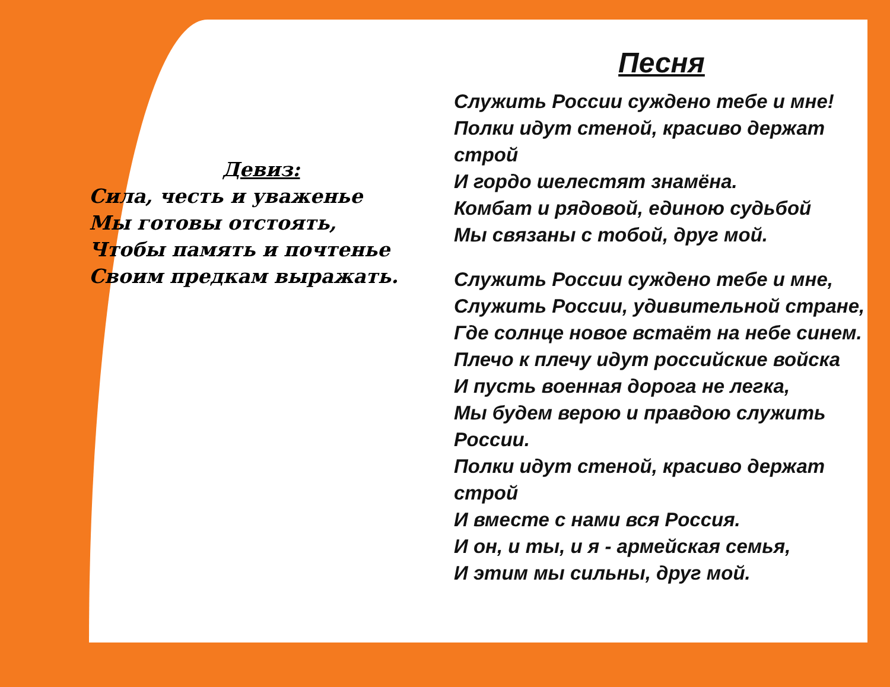Девиз:
Сила, честь и уваженье
Мы готовы отстоять,
Чтобы память и почтенье
Своим предкам выражать.
Песня
Служить России суждено тебе и мне!
Полки идут стеной, красиво держат строй
И гордо шелестят знамёна.
Комбат и рядовой, единою судьбой
Мы связаны с тобой, друг мой.
Служить России суждено тебе и мне,
Служить России, удивительной стране,
Где солнце новое встаёт на небе синем.
Плечо к плечу идут российские войска
И пусть военная дорога не легка,
Мы будем верою и правдою служить России.
Полки идут стеной, красиво держат строй
И вместе с нами вся Россия.
И он, и ты, и я - армейская семья,
И этим мы сильны, друг мой.